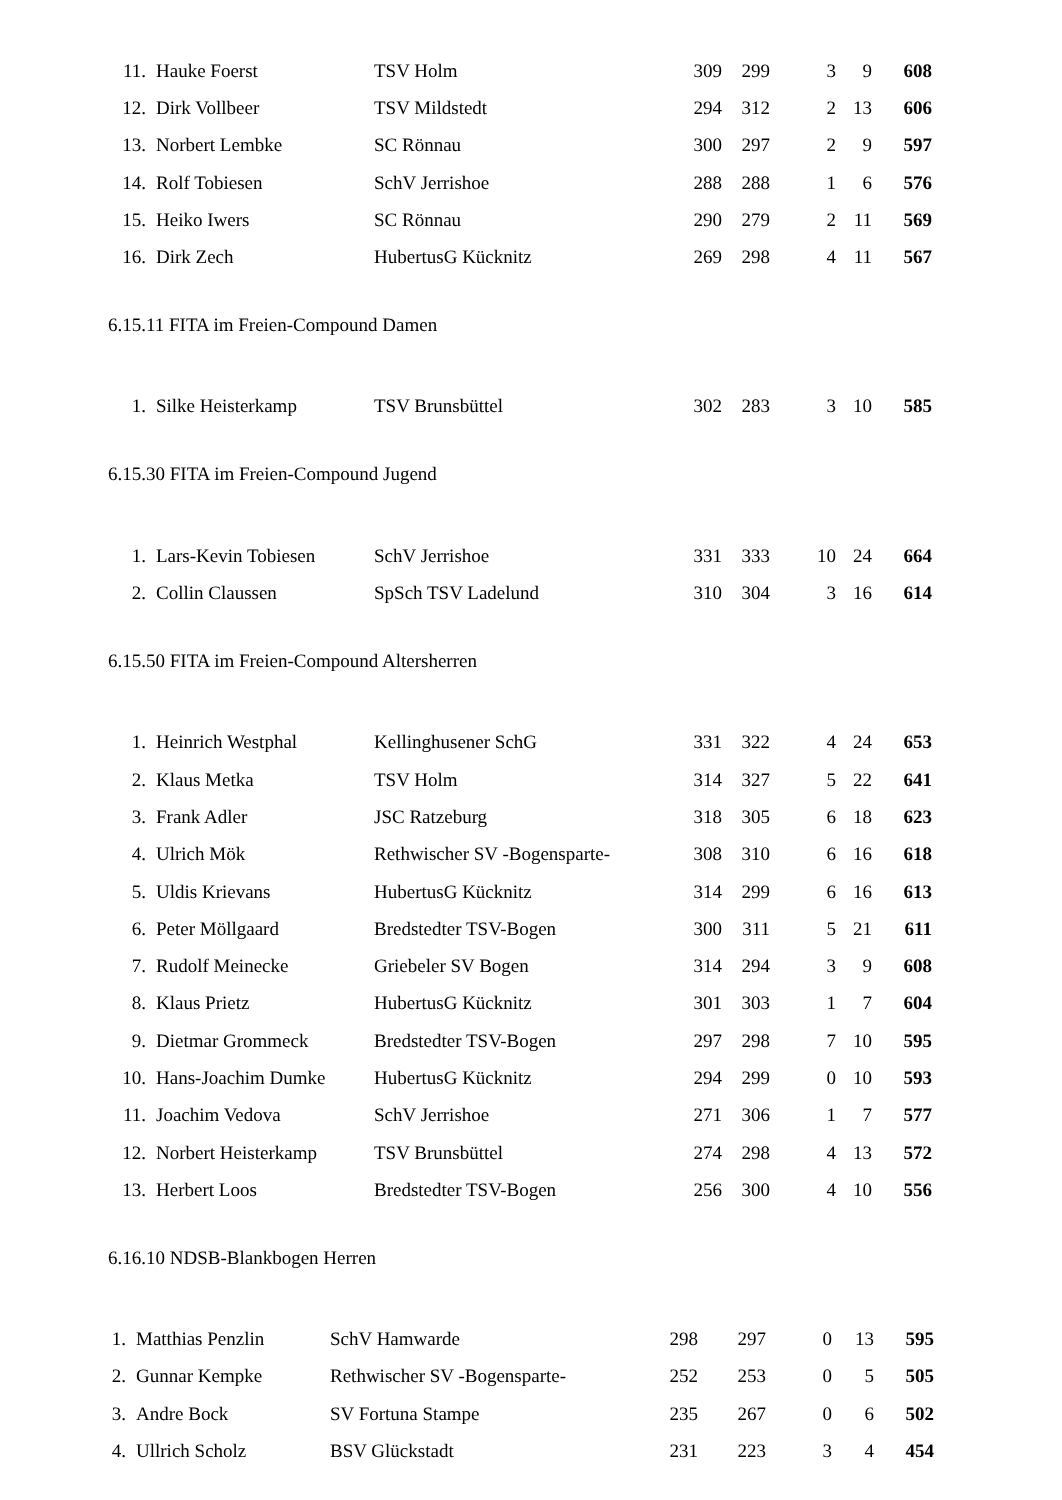| 11. | Hauke Foerst | TSV Holm | 309 | 299 | | 3 | 9 | 608 |
| 12. | Dirk Vollbeer | TSV Mildstedt | 294 | 312 | | 2 | 13 | 606 |
| 13. | Norbert Lembke | SC Rönnau | 300 | 297 | | 2 | 9 | 597 |
| 14. | Rolf Tobiesen | SchV Jerrishoe | 288 | 288 | | 1 | 6 | 576 |
| 15. | Heiko Iwers | SC Rönnau | 290 | 279 | | 2 | 11 | 569 |
| 16. | Dirk Zech | HubertusG Kücknitz | 269 | 298 | | 4 | 11 | 567 |
6.15.11 FITA im Freien-Compound Damen
| 1. | Silke Heisterkamp | TSV Brunsbüttel | 302 | 283 | | 3 | 10 | 585 |
6.15.30 FITA im Freien-Compound Jugend
| 1. | Lars-Kevin Tobiesen | SchV Jerrishoe | 331 | 333 | | 10 | 24 | 664 |
| 2. | Collin Claussen | SpSch TSV Ladelund | 310 | 304 | | 3 | 16 | 614 |
6.15.50 FITA im Freien-Compound Altersherren
| 1. | Heinrich Westphal | Kellinghusener SchG | 331 | 322 | | 4 | 24 | 653 |
| 2. | Klaus Metka | TSV Holm | 314 | 327 | | 5 | 22 | 641 |
| 3. | Frank Adler | JSC Ratzeburg | 318 | 305 | | 6 | 18 | 623 |
| 4. | Ulrich Mök | Rethwischer SV -Bogensparte- | 308 | 310 | | 6 | 16 | 618 |
| 5. | Uldis Krievans | HubertusG Kücknitz | 314 | 299 | | 6 | 16 | 613 |
| 6. | Peter Möllgaard | Bredstedter TSV-Bogen | 300 | 311 | | 5 | 21 | 611 |
| 7. | Rudolf Meinecke | Griebeler SV Bogen | 314 | 294 | | 3 | 9 | 608 |
| 8. | Klaus Prietz | HubertusG Kücknitz | 301 | 303 | | 1 | 7 | 604 |
| 9. | Dietmar Grommeck | Bredstedter TSV-Bogen | 297 | 298 | | 7 | 10 | 595 |
| 10. | Hans-Joachim Dumke | HubertusG Kücknitz | 294 | 299 | | 0 | 10 | 593 |
| 11. | Joachim Vedova | SchV Jerrishoe | 271 | 306 | | 1 | 7 | 577 |
| 12. | Norbert Heisterkamp | TSV Brunsbüttel | 274 | 298 | | 4 | 13 | 572 |
| 13. | Herbert Loos | Bredstedter TSV-Bogen | 256 | 300 | | 4 | 10 | 556 |
6.16.10 NDSB-Blankbogen Herren
| 1. | Matthias Penzlin | SchV Hamwarde | 298 | 297 | | 0 | 13 | 595 |
| 2. | Gunnar Kempke | Rethwischer SV -Bogensparte- | 252 | 253 | | 0 | 5 | 505 |
| 3. | Andre Bock | SV Fortuna Stampe | 235 | 267 | | 0 | 6 | 502 |
| 4. | Ullrich Scholz | BSV Glückstadt | 231 | 223 | | 3 | 4 | 454 |